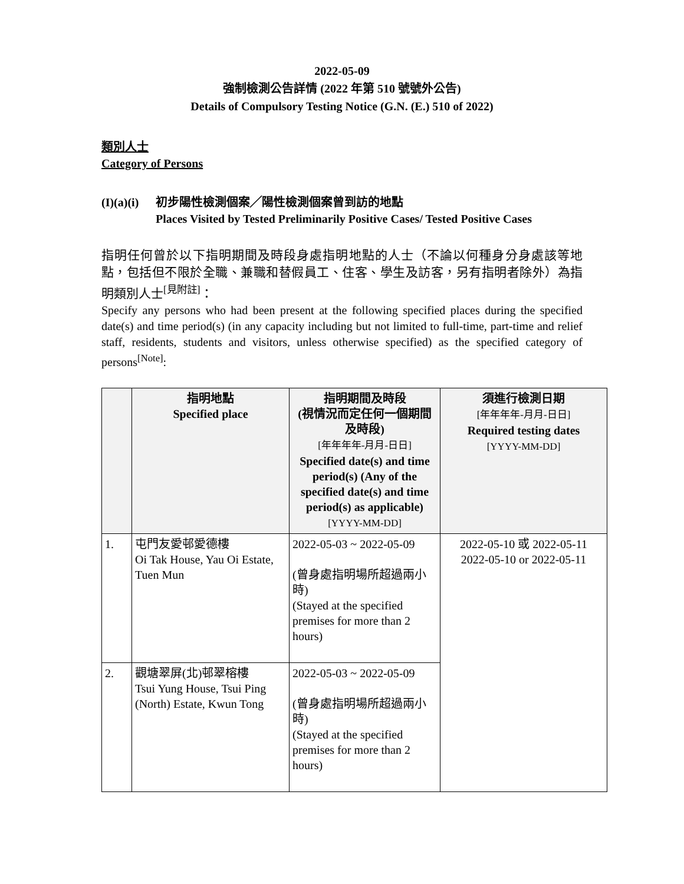2022-05-09
強制檢測公告詳情 (2022 年第 510 號號外公告)
Details of Compulsory Testing Notice (G.N. (E.) 510 of 2022)
類別人士
Category of Persons
(I)(a)(i)
初步陽性檢測個案╱陽性檢測個案曾到訪的地點
Places Visited by Tested Preliminarily Positive Cases/ Tested Positive Cases
指明任何曾於以下指明期間及時段身處指明地點的人士（不論以何種身分身處該等地點，包括但不限於全職、兼職和替假員工、住客、學生及訪客，另有指明者除外）為指明類別人士<sup>[見附註]</sup>：
Specify any persons who had been present at the following specified places during the specified date(s) and time period(s) (in any capacity including but not limited to full-time, part-time and relief staff, residents, students and visitors, unless otherwise specified) as the specified category of persons<sup>[Note]</sup>:
| | 指明地點 Specified place | 指明期間及時段 (視情況而定任何一個期間及時段) [年年年年-月月-日日] Specified date(s) and time period(s) (Any of the specified date(s) and time period(s) as applicable) [YYYY-MM-DD] | 須進行檢測日期 [年年年年-月月-日日] Required testing dates [YYYY-MM-DD] |
| --- | --- | --- | --- |
| 1. | 屯門友愛邨愛德樓 Oi Tak House, Yau Oi Estate, Tuen Mun | 2022-05-03 ~ 2022-05-09 (曾身處指明場所超過兩小時) (Stayed at the specified premises for more than 2 hours) | 2022-05-10 或 2022-05-11 2022-05-10 or 2022-05-11 |
| 2. | 觀塘翠屏(北)邨翠榕樓 Tsui Yung House, Tsui Ping (North) Estate, Kwun Tong | 2022-05-03 ~ 2022-05-09 (曾身處指明場所超過兩小時) (Stayed at the specified premises for more than 2 hours) | |